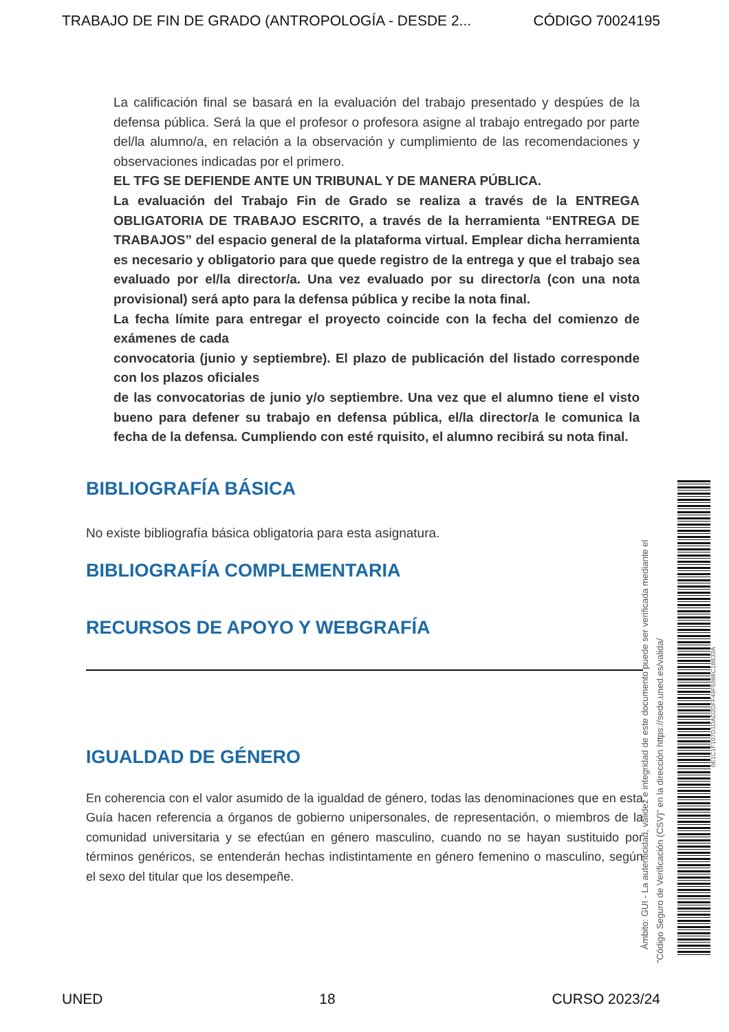TRABAJO DE FIN DE GRADO (ANTROPOLOGÍA - DESDE 2... CÓDIGO 70024195
La calificación final se basará en la evaluación del trabajo presentado y despúes de la defensa pública. Será la que el profesor o profesora asigne al trabajo entregado por parte del/la alumno/a, en relación a la observación y cumplimiento de las recomendaciones y observaciones indicadas por el primero.
EL TFG SE DEFIENDE ANTE UN TRIBUNAL Y DE MANERA PÚBLICA.
La evaluación del Trabajo Fin de Grado se realiza a través de la ENTREGA OBLIGATORIA DE TRABAJO ESCRITO, a través de la herramienta “ENTREGA DE TRABAJOS” del espacio general de la plataforma virtual. Emplear dicha herramienta es necesario y obligatorio para que quede registro de la entrega y que el trabajo sea evaluado por el/la director/a. Una vez evaluado por su director/a (con una nota provisional) será apto para la defensa pública y recibe la nota final.
La fecha límite para entregar el proyecto coincide con la fecha del comienzo de exámenes de cada
convocatoria (junio y septiembre). El plazo de publicación del listado corresponde con los plazos oficiales
de las convocatorias de junio y/o septiembre. Una vez que el alumno tiene el visto bueno para defener su trabajo en defensa pública, el/la director/a le comunica la fecha de la defensa. Cumpliendo con esté rquisito, el alumno recibirá su nota final.
BIBLIOGRAFÍA BÁSICA
No existe bibliografía básica obligatoria para esta asignatura.
BIBLIOGRAFÍA COMPLEMENTARIA
RECURSOS DE APOYO Y WEBGRAFÍA
IGUALDAD DE GÉNERO
En coherencia con el valor asumido de la igualdad de género, todas las denominaciones que en esta Guía hacen referencia a órganos de gobierno unipersonales, de representación, o miembros de la comunidad universitaria y se efectúan en género masculino, cuando no se hayan sustituido por términos genéricos, se entenderán hechas indistintamente en género femenino o masculino, según el sexo del titular que los desempeñe.
Ámbito: GUI - La autenticidad, validez e integridad de este documento puede ser verificada mediante el
"Código Seguro de Verificación (CSV)" en la dirección https://sede.uned.es/valida/
0E1C1F107D1DAD2DFF49F5986C1B633A
UNED 18 CURSO 2023/24